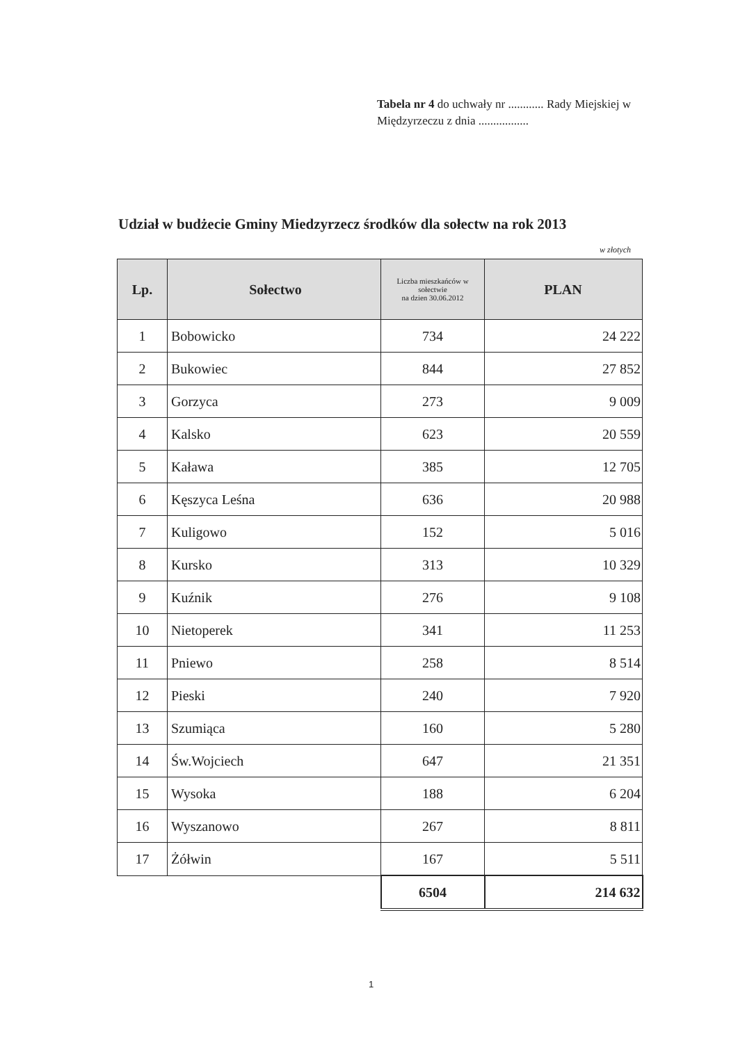Tabela nr 4 do uchwały nr ............ Rady Miejskiej w Międzyrzeczu z dnia .................
Udział w budżecie Gminy Miedzyrzecz środków dla sołectw na rok 2013
w złotych
| Lp. | Sołectwo | Liczba mieszkańców w sołectwie na dzien 30.06.2012 | PLAN |
| --- | --- | --- | --- |
| 1 | Bobowicko | 734 | 24 222 |
| 2 | Bukowiec | 844 | 27 852 |
| 3 | Gorzyca | 273 | 9 009 |
| 4 | Kalsko | 623 | 20 559 |
| 5 | Kaława | 385 | 12 705 |
| 6 | Kęszyca Leśna | 636 | 20 988 |
| 7 | Kuligowo | 152 | 5 016 |
| 8 | Kursko | 313 | 10 329 |
| 9 | Kuźnik | 276 | 9 108 |
| 10 | Nietoperek | 341 | 11 253 |
| 11 | Pniewo | 258 | 8 514 |
| 12 | Pieski | 240 | 7 920 |
| 13 | Szumiąca | 160 | 5 280 |
| 14 | Św.Wojciech | 647 | 21 351 |
| 15 | Wysoka | 188 | 6 204 |
| 16 | Wyszanowo | 267 | 8 811 |
| 17 | Żółwin | 167 | 5 511 |
| | | 6504 | 214 632 |
1